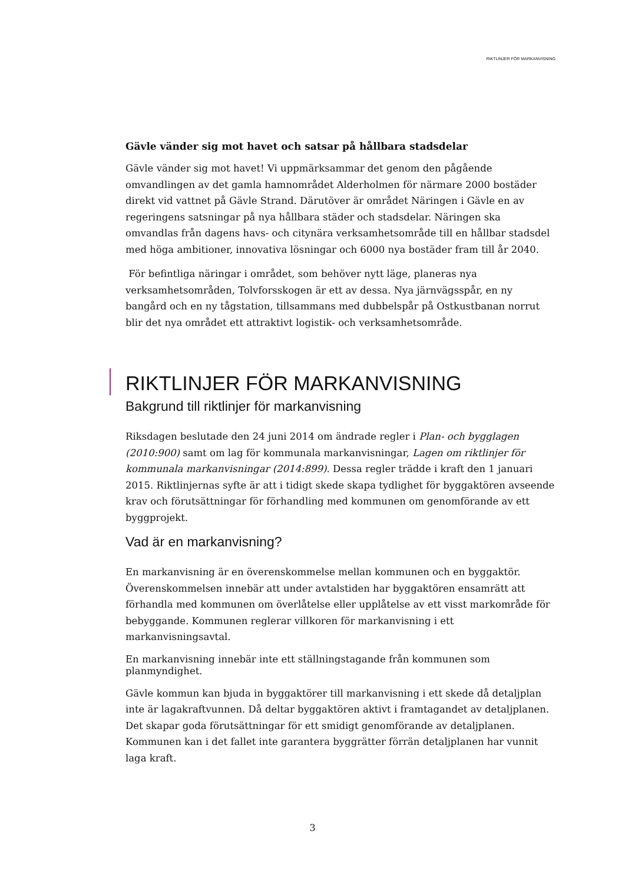RIKTLINJER FÖR MARKANVISNING
Gävle vänder sig mot havet och satsar på hållbara stadsdelar
Gävle vänder sig mot havet! Vi uppmärksammar det genom den pågående omvandlingen av det gamla hamnområdet Alderholmen för närmare 2000 bostäder direkt vid vattnet på Gävle Strand. Därutöver är området Näringen i Gävle en av regeringens satsningar på nya hållbara städer och stadsdelar. Näringen ska omvandlas från dagens havs- och citynära verksamhetsområde till en hållbar stadsdel med höga ambitioner, innovativa lösningar och 6000 nya bostäder fram till år 2040.
För befintliga näringar i området, som behöver nytt läge, planeras nya verksamhetsområden, Tolvforsskogen är ett av dessa. Nya järnvägsspår, en ny bangård och en ny tågstation, tillsammans med dubbelspår på Ostkustbanan norrut blir det nya området ett attraktivt logistik- och verksamhetsområde.
RIKTLINJER FÖR MARKANVISNING
Bakgrund till riktlinjer för markanvisning
Riksdagen beslutade den 24 juni 2014 om ändrade regler i Plan- och bygglagen (2010:900) samt om lag för kommunala markanvisningar, Lagen om riktlinjer för kommunala markanvisningar (2014:899). Dessa regler trädde i kraft den 1 januari 2015. Riktlinjernas syfte är att i tidigt skede skapa tydlighet för byggaktören avseende krav och förutsättningar för förhandling med kommunen om genomförande av ett byggprojekt.
Vad är en markanvisning?
En markanvisning är en överenskommelse mellan kommunen och en byggaktör. Överenskommelsen innebär att under avtalstiden har byggaktören ensamrätt att förhandla med kommunen om överlåtelse eller upplåtelse av ett visst markområde för bebyggande. Kommunen reglerar villkoren för markanvisning i ett markanvisningsavtal.
En markanvisning innebär inte ett ställningstagande från kommunen som planmyndighet.
Gävle kommun kan bjuda in byggaktörer till markanvisning i ett skede då detaljplan inte är lagakraftvunnen. Då deltar byggaktören aktivt i framtagandet av detaljplanen. Det skapar goda förutsättningar för ett smidigt genomförande av detaljplanen. Kommunen kan i det fallet inte garantera byggrätter förrän detaljplanen har vunnit laga kraft.
3